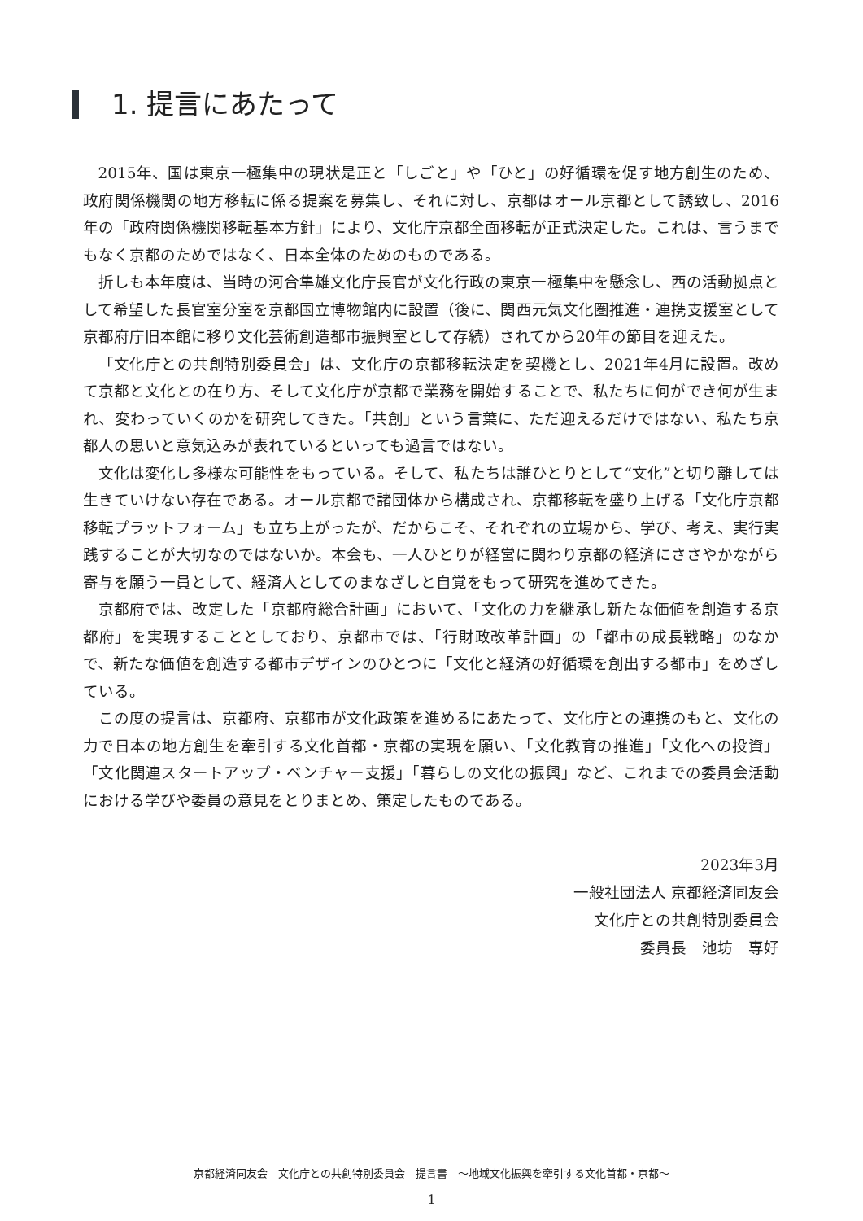1. 提言にあたって
2015年、国は東京一極集中の現状是正と「しごと」や「ひと」の好循環を促す地方創生のため、政府関係機関の地方移転に係る提案を募集し、それに対し、京都はオール京都として誘致し、2016年の「政府関係機関移転基本方針」により、文化庁京都全面移転が正式決定した。これは、言うまでもなく京都のためではなく、日本全体のためのものである。
折しも本年度は、当時の河合隼雄文化庁長官が文化行政の東京一極集中を懸念し、西の活動拠点として希望した長官室分室を京都国立博物館内に設置（後に、関西元気文化圏推進・連携支援室として京都府庁旧本館に移り文化芸術創造都市振興室として存続）されてから20年の節目を迎えた。
「文化庁との共創特別委員会」は、文化庁の京都移転決定を契機とし、2021年4月に設置。改めて京都と文化との在り方、そして文化庁が京都で業務を開始することで、私たちに何ができ何が生まれ、変わっていくのかを研究してきた。「共創」という言葉に、ただ迎えるだけではない、私たち京都人の思いと意気込みが表れているといっても過言ではない。
文化は変化し多様な可能性をもっている。そして、私たちは誰ひとりとして“文化”と切り離しては生きていけない存在である。オール京都で諸団体から構成され、京都移転を盛り上げる「文化庁京都移転プラットフォーム」も立ち上がったが、だからこそ、それぞれの立場から、学び、考え、実行実践することが大切なのではないか。本会も、一人ひとりが経営に関わり京都の経済にささやかながら寄与を願う一員として、経済人としてのまなざしと自覚をもって研究を進めてきた。
京都府では、改定した「京都府総合計画」において、「文化の力を継承し新たな価値を創造する京都府」を実現することとしており、京都市では、「行財政改革計画」の「都市の成長戦略」のなかで、新たな価値を創造する都市デザインのひとつに「文化と経済の好循環を創出する都市」をめざしている。
この度の提言は、京都府、京都市が文化政策を進めるにあたって、文化庁との連携のもと、文化の力で日本の地方創生を牽引する文化首都・京都の実現を願い、「文化教育の推進」「文化への投資」「文化関連スタートアップ・ベンチャー支援」「暮らしの文化の振興」など、これまでの委員会活動における学びや委員の意見をとりまとめ、策定したものである。
2023年3月
一般社団法人 京都経済同友会
文化庁との共創特別委員会
委員長　池坊　専好
京都経済同友会　文化庁との共創特別委員会　提言書　～地域文化振興を牽引する文化首都・京都～
1